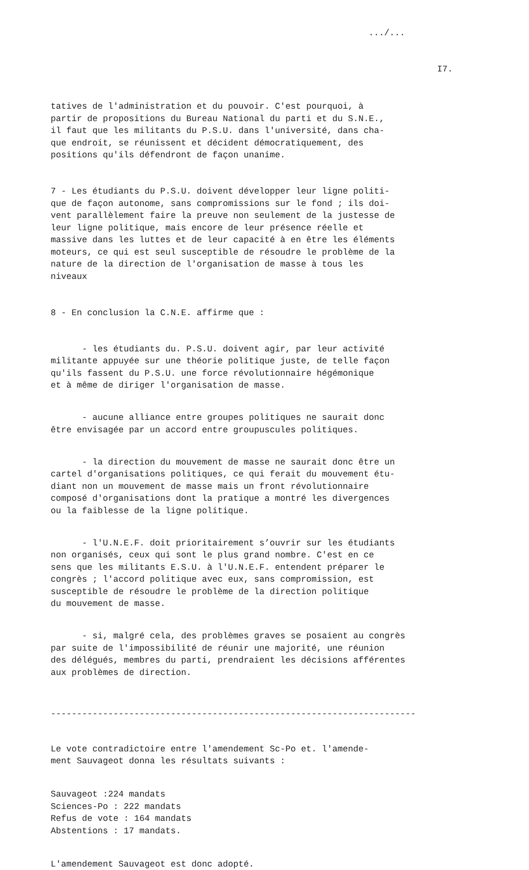.../...
I7.
tatives de l'administration et du pouvoir. C'est pourquoi, à partir de propositions du Bureau National du parti et du S.N.E., il faut que les militants du P.S.U. dans l'université, dans cha- que endroit, se réunissent et décident démocratiquement, des positions qu'ils défendront de façon unanime.
7 - Les étudiants du P.S.U. doivent développer leur ligne politi- que de façon autonome, sans compromissions sur le fond ; ils doi- vent parallèlement faire la preuve non seulement de la justesse de leur ligne politique, mais encore de leur présence réelle et massive dans les luttes et de leur capacité à en être les éléments moteurs, ce qui est seul susceptible de résoudre le problème de la nature de la direction de l'organisation de masse à tous les niveaux
8 - En conclusion la C.N.E. affirme que :
- les étudiants du. P.S.U. doivent agir, par leur activité militante appuyée sur une théorie politique juste, de telle façon qu'ils fassent du P.S.U. une force révolutionnaire hégémonique et à même de diriger l'organisation de masse.
- aucune alliance entre groupes politiques ne saurait donc être envisagée par un accord entre groupuscules politiques.
- la direction du mouvement de masse ne saurait donc être un cartel d'organisations politiques, ce qui ferait du mouvement étu- diant non un mouvement de masse mais un front révolutionnaire composé d'organisations dont la pratique a montré les divergences ou la faiblesse de la ligne politique.
- l'U.N.E.F. doit prioritairement s’ouvrir sur les étudiants non organisés, ceux qui sont le plus grand nombre. C'est en ce sens que les militants E.S.U. à l'U.N.E.F. entendent préparer le congrès ; l'accord politique avec eux, sans compromission, est susceptible de résoudre le problème de la direction politique du mouvement de masse.
- si, malgré cela, des problèmes graves se posaient au congrès par suite de l'impossibilité de réunir une majorité, une réunion des délégués, membres du parti, prendraient les décisions afférentes aux problèmes de direction.
----------------------------------------------------------------------
Le vote contradictoire entre l'amendement Sc-Po et. l'amende- ment Sauvageot donna les résultats suivants :
Sauvageot :224 mandats Sciences-Po : 222 mandats Refus de vote : 164 mandats Abstentions : 17 mandats.
L'amendement Sauvageot est donc adopté.